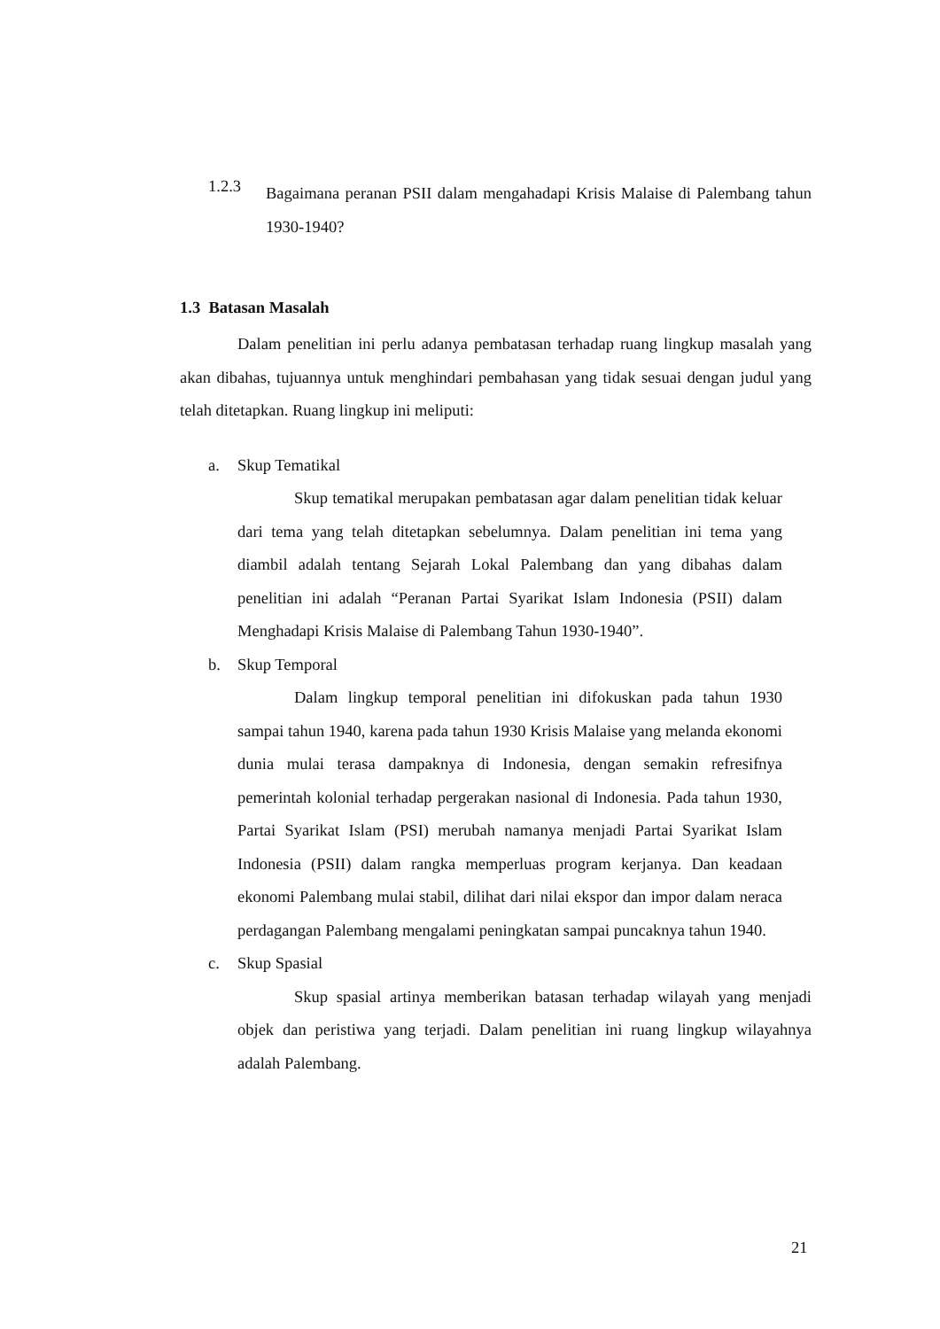1.2.3
Bagaimana peranan PSII dalam mengahadapi Krisis Malaise di Palembang tahun 1930-1940?
1.3 Batasan Masalah
Dalam penelitian ini perlu adanya pembatasan terhadap ruang lingkup masalah yang akan dibahas, tujuannya untuk menghindari pembahasan yang tidak sesuai dengan judul yang telah ditetapkan. Ruang lingkup ini meliputi:
a. Skup Tematikal
Skup tematikal merupakan pembatasan agar dalam penelitian tidak keluar dari tema yang telah ditetapkan sebelumnya. Dalam penelitian ini tema yang diambil adalah tentang Sejarah Lokal Palembang dan yang dibahas dalam penelitian ini adalah “Peranan Partai Syarikat Islam Indonesia (PSII) dalam Menghadapi Krisis Malaise di Palembang Tahun 1930-1940”.
b. Skup Temporal
Dalam lingkup temporal penelitian ini difokuskan pada tahun 1930 sampai tahun 1940, karena pada tahun 1930 Krisis Malaise yang melanda ekonomi dunia mulai terasa dampaknya di Indonesia, dengan semakin refresifnya pemerintah kolonial terhadap pergerakan nasional di Indonesia. Pada tahun 1930, Partai Syarikat Islam (PSI) merubah namanya menjadi Partai Syarikat Islam Indonesia (PSII) dalam rangka memperluas program kerjanya. Dan keadaan ekonomi Palembang mulai stabil, dilihat dari nilai ekspor dan impor dalam neraca perdagangan Palembang mengalami peningkatan sampai puncaknya tahun 1940.
c. Skup Spasial
Skup spasial artinya memberikan batasan terhadap wilayah yang menjadi objek dan peristiwa yang terjadi. Dalam penelitian ini ruang lingkup wilayahnya adalah Palembang.
21